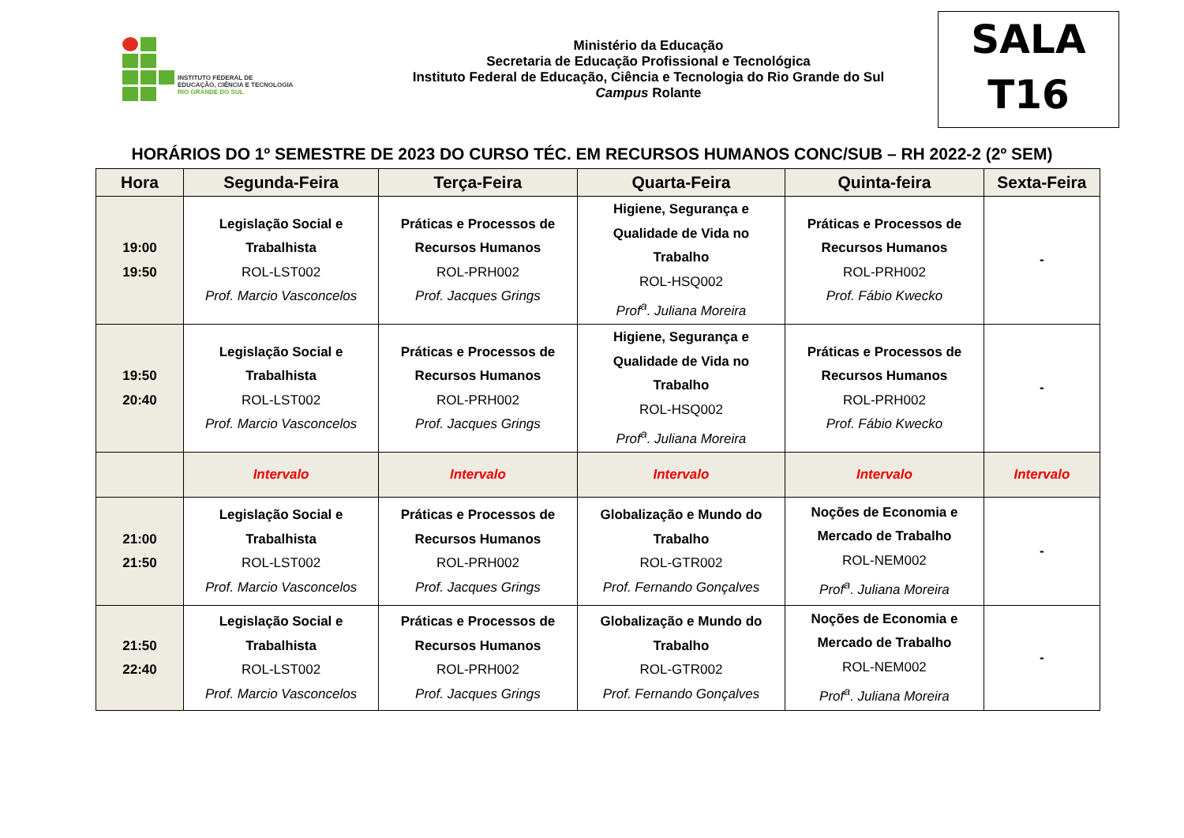INSTITUTO FEDERAL DE
EDUCAÇÃO, CIÊNCIA E TECNOLOGIA
RIO GRANDE DO SUL
Ministério da Educação
Secretaria de Educação Profissional e Tecnológica
Instituto Federal de Educação, Ciência e Tecnologia do Rio Grande do Sul
Campus Rolante
SALA
T16
HORÁRIOS DO 1º SEMESTRE DE 2023 DO CURSO TÉC. EM RECURSOS HUMANOS CONC/SUB – RH 2022-2 (2º SEM)
| Hora | Segunda-Feira | Terça-Feira | Quarta-Feira | Quinta-feira | Sexta-Feira |
| --- | --- | --- | --- | --- | --- |
| 19:00 19:50 | Legislação Social e Trabalhista ROL-LST002 Prof. Marcio Vasconcelos | Práticas e Processos de Recursos Humanos ROL-PRH002 Prof. Jacques Grings | Higiene, Segurança e Qualidade de Vida no Trabalho ROL-HSQ002 Prof<sup>a</sup>. Juliana Moreira | Práticas e Processos de Recursos Humanos ROL-PRH002 Prof. Fábio Kwecko | - |
| 19:50 20:40 | Legislação Social e Trabalhista ROL-LST002 Prof. Marcio Vasconcelos | Práticas e Processos de Recursos Humanos ROL-PRH002 Prof. Jacques Grings | Higiene, Segurança e Qualidade de Vida no Trabalho ROL-HSQ002 Prof<sup>a</sup>. Juliana Moreira | Práticas e Processos de Recursos Humanos ROL-PRH002 Prof. Fábio Kwecko | - |
| | Intervalo | Intervalo | Intervalo | Intervalo | Intervalo |
| 21:00 21:50 | Legislação Social e Trabalhista ROL-LST002 Prof. Marcio Vasconcelos | Práticas e Processos de Recursos Humanos ROL-PRH002 Prof. Jacques Grings | Globalização e Mundo do Trabalho ROL-GTR002 Prof. Fernando Gonçalves | Noções de Economia e Mercado de Trabalho ROL-NEM002 Prof<sup>a</sup>. Juliana Moreira | - |
| 21:50 22:40 | Legislação Social e Trabalhista ROL-LST002 Prof. Marcio Vasconcelos | Práticas e Processos de Recursos Humanos ROL-PRH002 Prof. Jacques Grings | Globalização e Mundo do Trabalho ROL-GTR002 Prof. Fernando Gonçalves | Noções de Economia e Mercado de Trabalho ROL-NEM002 Prof<sup>a</sup>. Juliana Moreira | - |